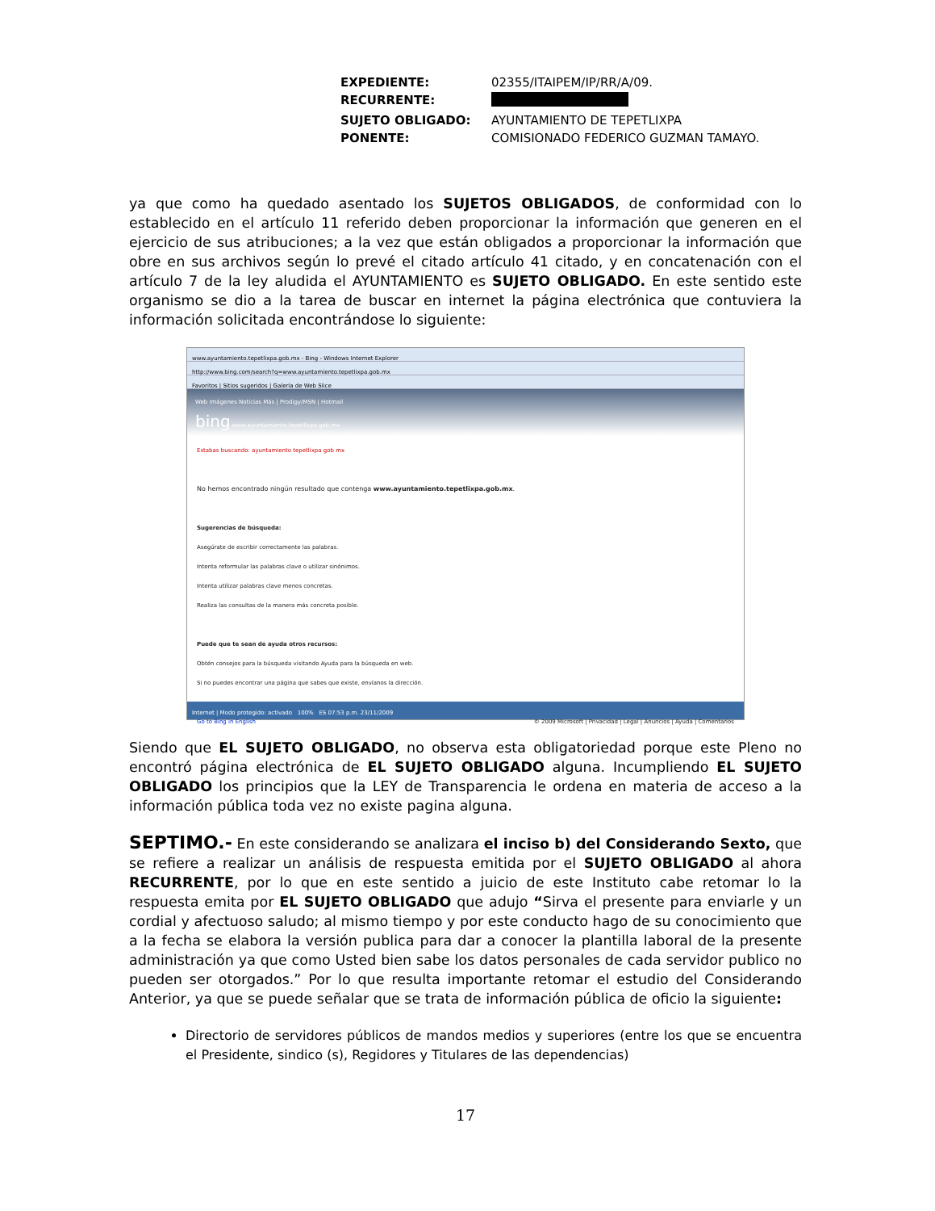| EXPEDIENTE: | 02355/ITAIPEM/IP/RR/A/09. |
| RECURRENTE: | |
| SUJETO OBLIGADO: | AYUNTAMIENTO DE TEPETLIXPA |
| PONENTE: | COMISIONADO FEDERICO GUZMAN TAMAYO. |
ya que como ha quedado asentado los SUJETOS OBLIGADOS, de conformidad con lo establecido en el artículo 11 referido deben proporcionar la información que generen en el ejercicio de sus atribuciones; a la vez que están obligados a proporcionar la información que obre en sus archivos según lo prevé el citado artículo 41 citado, y en concatenación con el artículo 7 de la ley aludida el AYUNTAMIENTO es SUJETO OBLIGADO. En este sentido este organismo se dio a la tarea de buscar en internet la página electrónica que contuviera la información solicitada encontrándose lo siguiente:
www.ayuntamiento.tepetlixpa.gob.mx - Bing - Windows Internet Explorer
http://www.bing.com/search?q=www.ayuntamiento.tepetlixpa.gob.mx
Favoritos | Sitios sugeridos | Galería de Web Slice
Web Imágenes Noticias Más | Prodigy/MSN | Hotmail
bing www.ayuntamiento.tepetlixpa.gob.mx
Estabas buscando: ayuntamiento tepetlixpa gob mx
No hemos encontrado ningún resultado que contenga www.ayuntamiento.tepetlixpa.gob.mx.
Sugerencias de búsqueda:
Asegúrate de escribir correctamente las palabras.
Intenta reformular las palabras clave o utilizar sinónimos.
Intenta utilizar palabras clave menos concretas.
Realiza las consultas de la manera más concreta posible.
Puede que te sean de ayuda otros recursos:
Obtén consejos para la búsqueda visitando Ayuda para la búsqueda en web.
Si no puedes encontrar una página que sabes que existe, envíanos la dirección.
Go to Bing in English © 2009 Microsoft | Privacidad | Legal | Anuncios | Ayuda | Comentarios
Internet | Modo protegido: activado 100% ES 07:53 p.m. 23/11/2009
Siendo que EL SUJETO OBLIGADO, no observa esta obligatoriedad porque este Pleno no encontró página electrónica de EL SUJETO OBLIGADO alguna. Incumpliendo EL SUJETO OBLIGADO los principios que la LEY de Transparencia le ordena en materia de acceso a la información pública toda vez no existe pagina alguna.
SEPTIMO.- En este considerando se analizara el inciso b) del Considerando Sexto, que se refiere a realizar un análisis de respuesta emitida por el SUJETO OBLIGADO al ahora RECURRENTE, por lo que en este sentido a juicio de este Instituto cabe retomar lo la respuesta emita por EL SUJETO OBLIGADO que adujo “Sirva el presente para enviarle y un cordial y afectuoso saludo; al mismo tiempo y por este conducto hago de su conocimiento que a la fecha se elabora la versión publica para dar a conocer la plantilla laboral de la presente administración ya que como Usted bien sabe los datos personales de cada servidor publico no pueden ser otorgados.” Por lo que resulta importante retomar el estudio del Considerando Anterior, ya que se puede señalar que se trata de información pública de oficio la siguiente:
Directorio de servidores públicos de mandos medios y superiores (entre los que se encuentra el Presidente, sindico (s), Regidores y Titulares de las dependencias)
17